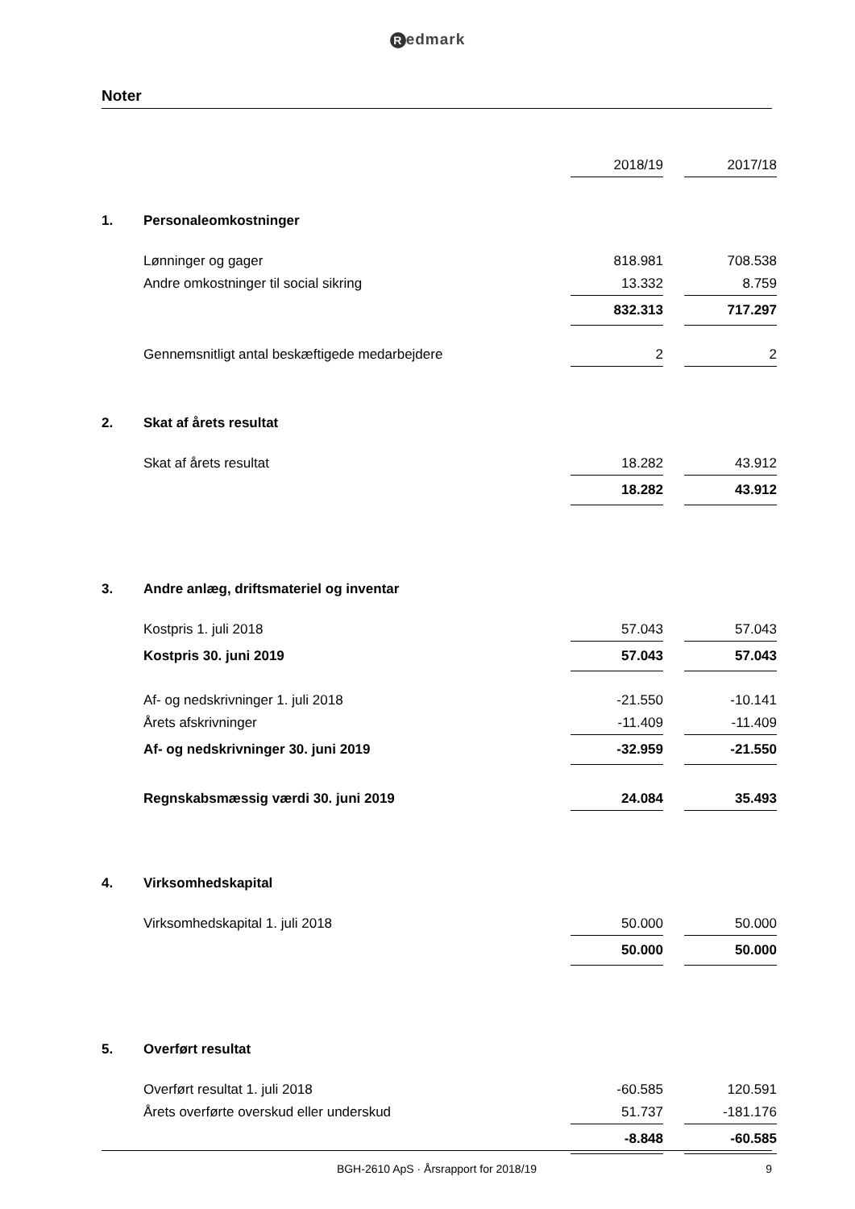Redmark
Noter
| | | 2018/19 | | 2017/18 |
| 1. | Personaleomkostninger | | | |
| | Lønninger og gager | 818.981 | | 708.538 |
| | Andre omkostninger til social sikring | 13.332 | | 8.759 |
| | | 832.313 | | 717.297 |
| | Gennemsnitligt antal beskæftigede medarbejdere | 2 | | 2 |
| 2. | Skat af årets resultat | | | |
| | Skat af årets resultat | 18.282 | | 43.912 |
| | | 18.282 | | 43.912 |
| 3. | Andre anlæg, driftsmateriel og inventar | | | |
| | Kostpris 1. juli 2018 | 57.043 | | 57.043 |
| | Kostpris 30. juni 2019 | 57.043 | | 57.043 |
| | Af- og nedskrivninger 1. juli 2018 | -21.550 | | -10.141 |
| | Årets afskrivninger | -11.409 | | -11.409 |
| | Af- og nedskrivninger 30. juni 2019 | -32.959 | | -21.550 |
| | Regnskabsmæssig værdi 30. juni 2019 | 24.084 | | 35.493 |
| 4. | Virksomhedskapital | | | |
| | Virksomhedskapital 1. juli 2018 | 50.000 | | 50.000 |
| | | 50.000 | | 50.000 |
| 5. | Overført resultat | | | |
| | Overført resultat 1. juli 2018 | -60.585 | | 120.591 |
| | Årets overførte overskud eller underskud | 51.737 | | -181.176 |
| | | -8.848 | | -60.585 |
BGH-2610 ApS · Årsrapport for 2018/19 9